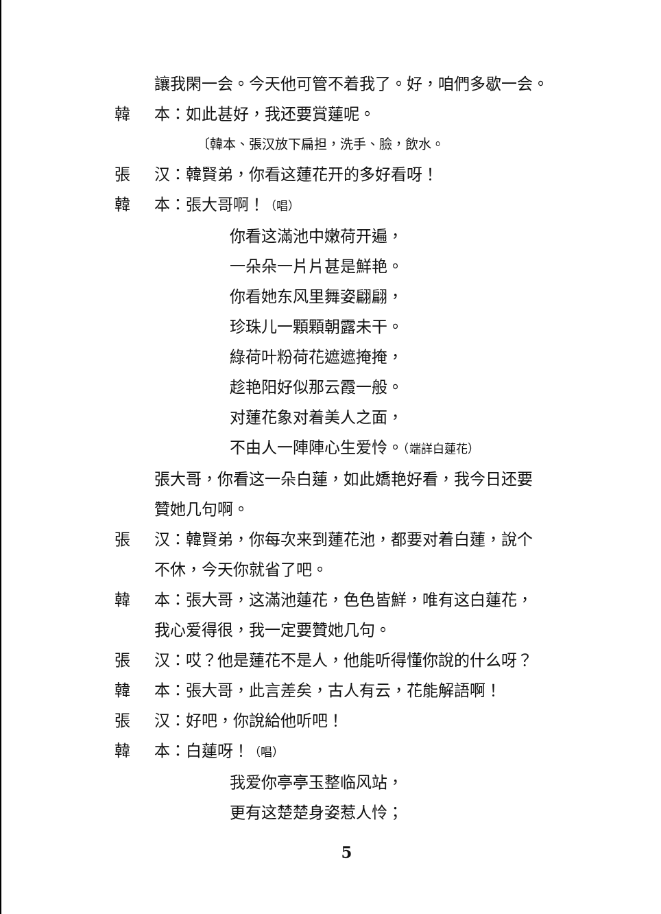讓我閑一会。今天他可管不着我了。好，咱們多歇一会。
韓 本：如此甚好，我还要賞蓮呢。
〔韓本、張汉放下扁担，洗手、臉，飲水。
張 汉：韓賢弟，你看这蓮花开的多好看呀！
韓 本：張大哥啊！（唱）
你看这滿池中嫩荷开遍，
一朵朵一片片甚是鮮艳。
你看她东风里舞姿翩翩，
珍珠儿一顆顆朝露未干。
綠荷叶粉荷花遮遮掩掩，
趁艳阳好似那云霞一般。
对蓮花象对着美人之面，
不由人一陣陣心生爱怜。（端詳白蓮花）
張大哥，你看这一朵白蓮，如此嬌艳好看，我今日还要
贊她几句啊。
張 汉：韓賢弟，你每次来到蓮花池，都要对着白蓮，說个
不休，今天你就省了吧。
韓 本：張大哥，这滿池蓮花，色色皆鮮，唯有这白蓮花，
我心爱得很，我一定要贊她几句。
張 汉：哎？他是蓮花不是人，他能听得懂你說的什么呀？
韓 本：張大哥，此言差矣，古人有云，花能解語啊！
張 汉：好吧，你說給他听吧！
韓 本：白蓮呀！（唱）
我爱你亭亭玉整临风站，
更有这楚楚身姿惹人怜；
5